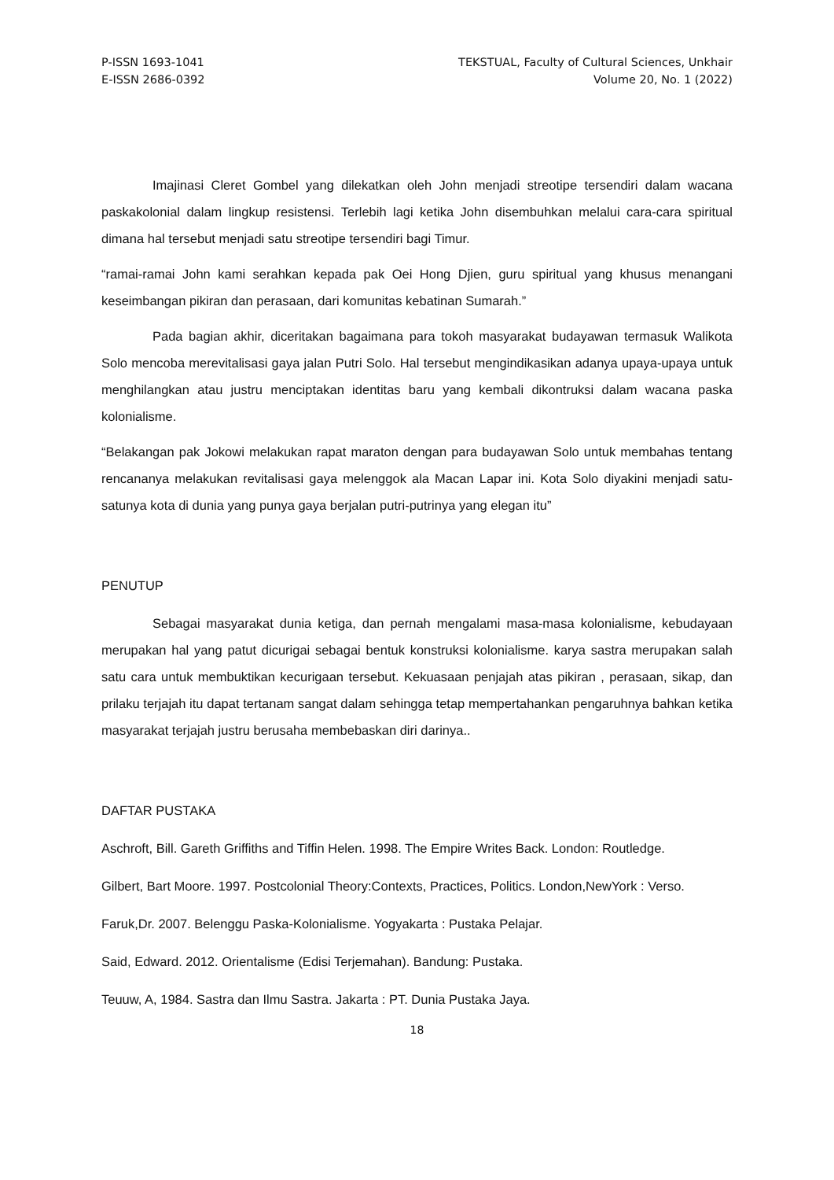P-ISSN 1693-1041
E-ISSN 2686-0392
TEKSTUAL, Faculty of Cultural Sciences, Unkhair
Volume 20, No. 1 (2022)
Imajinasi Cleret Gombel yang dilekatkan oleh John menjadi streotipe tersendiri dalam wacana paskakolonial dalam lingkup resistensi. Terlebih lagi ketika John disembuhkan melalui cara-cara spiritual dimana hal tersebut menjadi satu streotipe tersendiri bagi Timur.
“ramai-ramai John kami serahkan kepada pak Oei Hong Djien, guru spiritual yang khusus menangani keseimbangan pikiran dan perasaan, dari komunitas kebatinan Sumarah.”
Pada bagian akhir, diceritakan bagaimana para tokoh masyarakat budayawan termasuk Walikota Solo mencoba merevitalisasi gaya jalan Putri Solo. Hal tersebut mengindikasikan adanya upaya-upaya untuk menghilangkan atau justru menciptakan identitas baru yang kembali dikontruksi dalam wacana paska kolonialisme.
“Belakangan pak Jokowi melakukan rapat maraton dengan para budayawan Solo untuk membahas tentang rencananya melakukan revitalisasi gaya melenggok ala Macan Lapar ini. Kota Solo diyakini menjadi satu-satunya kota di dunia yang punya gaya berjalan putri-putrinya yang elegan itu”
PENUTUP
Sebagai masyarakat dunia ketiga, dan pernah mengalami masa-masa kolonialisme, kebudayaan merupakan hal yang patut dicurigai sebagai bentuk konstruksi kolonialisme. karya sastra merupakan salah satu cara untuk membuktikan kecurigaan tersebut. Kekuasaan penjajah atas pikiran , perasaan, sikap, dan prilaku terjajah itu dapat tertanam sangat dalam sehingga tetap mempertahankan pengaruhnya bahkan ketika masyarakat terjajah justru berusaha membebaskan diri darinya..
DAFTAR PUSTAKA
Aschroft, Bill. Gareth Griffiths and Tiffin Helen. 1998. The Empire Writes Back. London: Routledge.
Gilbert, Bart Moore. 1997. Postcolonial Theory:Contexts, Practices, Politics. London,NewYork : Verso.
Faruk,Dr. 2007. Belenggu Paska-Kolonialisme. Yogyakarta : Pustaka Pelajar.
Said, Edward. 2012. Orientalisme (Edisi Terjemahan). Bandung: Pustaka.
Teuuw, A, 1984. Sastra dan Ilmu Sastra. Jakarta : PT. Dunia Pustaka Jaya.
18